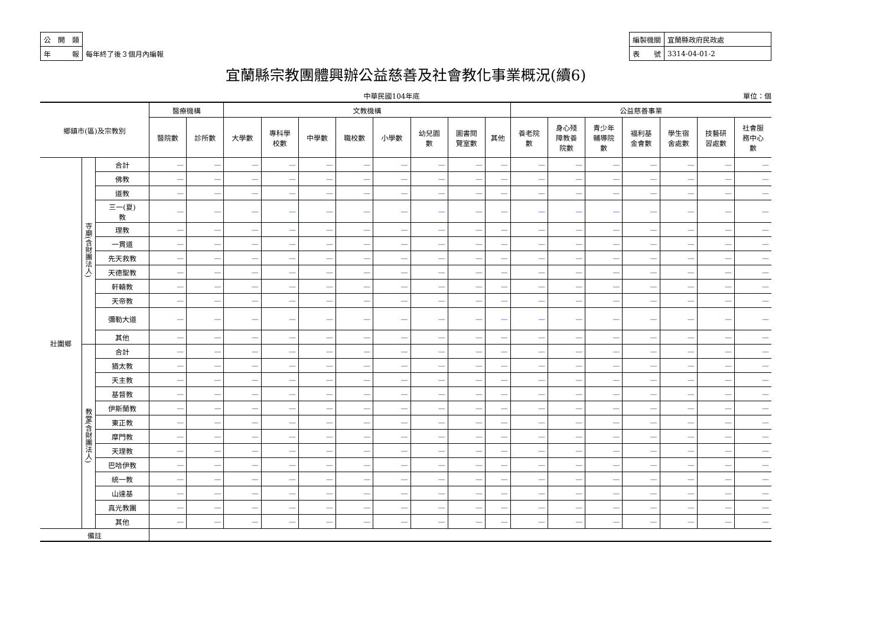| 公 開 類 | |
| 年 報 | 每年終了後３個月內編報 |
| 編製機關 | 宜蘭縣政府民政處 |
| 表 號 | 3314-04-01-2 |
宜蘭縣宗教團體興辦公益慈善及社會教化事業概況(續6)
中華民國104年底 單位：個
| 鄉鎮市(區)及宗教別 | | | 醫療機構 | | 文教機構 | | | | | | | | 公益慈善事業 | | | | | | |
| --- | --- | --- | --- | --- | --- | --- | --- | --- | --- | --- | --- | --- | --- | --- | --- | --- | --- | --- | --- |
| | | | 醫院數 | 診所數 | 大學數 | 專科學 校數 | 中學數 | 職校數 | 小學數 | 幼兒園 數 | 圖書閱 覽室數 | 其他 | 養老院 數 | 身心殘 障教養 院數 | 青少年 輔導院 數 | 福利基 金會數 | 學生宿 舍處數 | 技藝研 習處數 | 社會服 務中心 數 |
| 壯圍鄉 | 寺廟(含財團法人) | 合計 | — | — | — | — | — | — | — | — | — | — | — | — | — | — | — | — | — |
| | | 佛教 | — | — | — | — | — | — | — | — | — | — | — | — | — | — | — | — | — |
| | | 道教 | — | — | — | — | — | — | — | — | — | — | — | — | — | — | — | — | — |
| | | 三一(夏) 教 | — | — | — | — | — | — | — | — | — | — | — | — | — | — | — | — | — |
| | | 理教 | — | — | — | — | — | — | — | — | — | — | — | — | — | — | — | — | — |
| | | 一貫道 | — | — | — | — | — | — | — | — | — | — | — | — | — | — | — | — | — |
| | | 先天救教 | — | — | — | — | — | — | — | — | — | — | — | — | — | — | — | — | — |
| | | 天德聖教 | — | — | — | — | — | — | — | — | — | — | — | — | — | — | — | — | — |
| | | 軒轅教 | — | — | — | — | — | — | — | — | — | — | — | — | — | — | — | — | — |
| | | 天帝教 | — | — | — | — | — | — | — | — | — | — | — | — | — | — | — | — | — |
| | | 彌勒大道 | — | — | — | — | — | — | — | — | — | — | — | — | — | — | — | — | — |
| | | 其他 | — | — | — | — | — | — | — | — | — | — | — | — | — | — | — | — | — |
| | 教堂(含財團法人) | 合計 | — | — | — | — | — | — | — | — | — | — | — | — | — | — | — | — | — |
| | | 猶太教 | — | — | — | — | — | — | — | — | — | — | — | — | — | — | — | — | — |
| | | 天主教 | — | — | — | — | — | — | — | — | — | — | — | — | — | — | — | — | — |
| | | 基督教 | — | — | — | — | — | — | — | — | — | — | — | — | — | — | — | — | — |
| | | 伊斯蘭教 | — | — | — | — | — | — | — | — | — | — | — | — | — | — | — | — | — |
| | | 東正教 | — | — | — | — | — | — | — | — | — | — | — | — | — | — | — | — | — |
| | | 摩門教 | — | — | — | — | — | — | — | — | — | — | — | — | — | — | — | — | — |
| | | 天理教 | — | — | — | — | — | — | — | — | — | — | — | — | — | — | — | — | — |
| | | 巴哈伊教 | — | — | — | — | — | — | — | — | — | — | — | — | — | — | — | — | — |
| | | 統一教 | — | — | — | — | — | — | — | — | — | — | — | — | — | — | — | — | — |
| | | 山達基 | — | — | — | — | — | — | — | — | — | — | — | — | — | — | — | — | — |
| | | 真光教團 | — | — | — | — | — | — | — | — | — | — | — | — | — | — | — | — | — |
| | | 其他 | — | — | — | — | — | — | — | — | — | — | — | — | — | — | — | — | — |
| 備註 | | | | | | | | | | | | | | | | | | | |